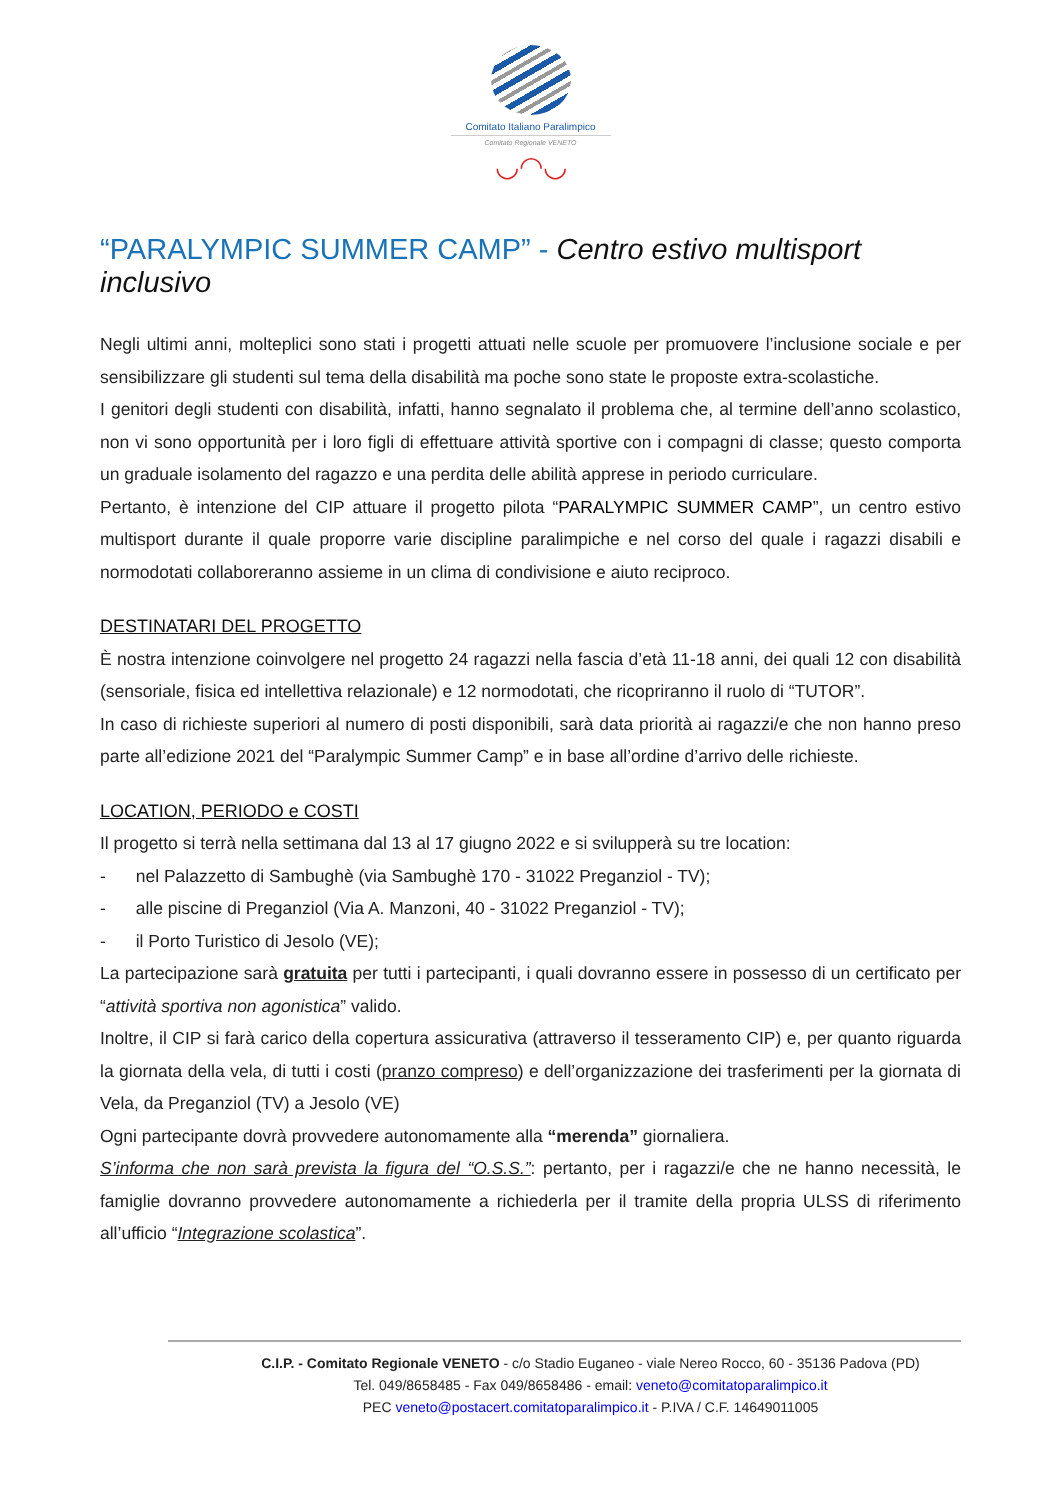Comitato Italiano Paralimpico
Comitato Regionale VENETO
◡◠◡
“PARALYMPIC SUMMER CAMP” - Centro estivo multisport inclusivo
Negli ultimi anni, molteplici sono stati i progetti attuati nelle scuole per promuovere l’inclusione sociale e per sensibilizzare gli studenti sul tema della disabilità ma poche sono state le proposte extra-scolastiche.
I genitori degli studenti con disabilità, infatti, hanno segnalato il problema che, al termine dell’anno scolastico, non vi sono opportunità per i loro figli di effettuare attività sportive con i compagni di classe; questo comporta un graduale isolamento del ragazzo e una perdita delle abilità apprese in periodo curriculare.
Pertanto, è intenzione del CIP attuare il progetto pilota “PARALYMPIC SUMMER CAMP”, un centro estivo multisport durante il quale proporre varie discipline paralimpiche e nel corso del quale i ragazzi disabili e normodotati collaboreranno assieme in un clima di condivisione e aiuto reciproco.
DESTINATARI DEL PROGETTO
È nostra intenzione coinvolgere nel progetto 24 ragazzi nella fascia d’età 11-18 anni, dei quali 12 con disabilità (sensoriale, fisica ed intellettiva relazionale) e 12 normodotati, che ricopriranno il ruolo di “TUTOR”.
In caso di richieste superiori al numero di posti disponibili, sarà data priorità ai ragazzi/e che non hanno preso parte all’edizione 2021 del “Paralympic Summer Camp” e in base all’ordine d’arrivo delle richieste.
LOCATION, PERIODO e COSTI
Il progetto si terrà nella settimana dal 13 al 17 giugno 2022 e si svilupperà su tre location:
- nel Palazzetto di Sambughè (via Sambughè 170 - 31022 Preganziol - TV);
- alle piscine di Preganziol (Via A. Manzoni, 40 - 31022 Preganziol - TV);
- il Porto Turistico di Jesolo (VE);
La partecipazione sarà gratuita per tutti i partecipanti, i quali dovranno essere in possesso di un certificato per “attività sportiva non agonistica” valido.
Inoltre, il CIP si farà carico della copertura assicurativa (attraverso il tesseramento CIP) e, per quanto riguarda la giornata della vela, di tutti i costi (pranzo compreso) e dell’organizzazione dei trasferimenti per la giornata di Vela, da Preganziol (TV) a Jesolo (VE)
Ogni partecipante dovrà provvedere autonomamente alla “merenda” giornaliera.
S’informa che non sarà prevista la figura del “O.S.S.”: pertanto, per i ragazzi/e che ne hanno necessità, le famiglie dovranno provvedere autonomamente a richiederla per il tramite della propria ULSS di riferimento all’ufficio “Integrazione scolastica”.
C.I.P. - Comitato Regionale VENETO - c/o Stadio Euganeo - viale Nereo Rocco, 60 - 35136 Padova (PD)
Tel. 049/8658485 - Fax 049/8658486 - email: veneto@comitatoparalimpico.it
PEC veneto@postacert.comitatoparalimpico.it - P.IVA / C.F. 14649011005